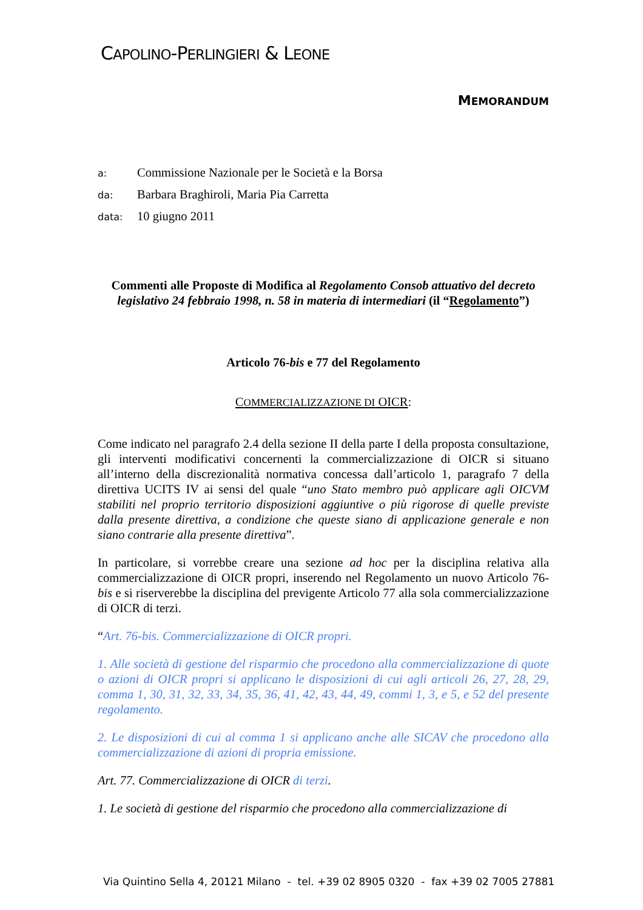CAPOLINO-PERLINGIERI & LEONE
MEMORANDUM
a: Commissione Nazionale per le Società e la Borsa
da: Barbara Braghiroli, Maria Pia Carretta
data: 10 giugno 2011
Commenti alle Proposte di Modifica al Regolamento Consob attuativo del decreto legislativo 24 febbraio 1998, n. 58 in materia di intermediari (il “Regolamento”)
Articolo 76-bis e 77 del Regolamento
COMMERCIALIZZAZIONE DI OICR:
Come indicato nel paragrafo 2.4 della sezione II della parte I della proposta consultazione, gli interventi modificativi concernenti la commercializzazione di OICR si situano all’interno della discrezionalità normativa concessa dall’articolo 1, paragrafo 7 della direttiva UCITS IV ai sensi del quale “uno Stato membro può applicare agli OICVM stabiliti nel proprio territorio disposizioni aggiuntive o più rigorose di quelle previste dalla presente direttiva, a condizione che queste siano di applicazione generale e non siano contrarie alla presente direttiva”.
In particolare, si vorrebbe creare una sezione ad hoc per la disciplina relativa alla commercializzazione di OICR propri, inserendo nel Regolamento un nuovo Articolo 76-bis e si riserverebbe la disciplina del previgente Articolo 77 alla sola commercializzazione di OICR di terzi.
“Art. 76-bis. Commercializzazione di OICR propri.
1. Alle società di gestione del risparmio che procedono alla commercializzazione di quote o azioni di OICR propri si applicano le disposizioni di cui agli articoli 26, 27, 28, 29, comma 1, 30, 31, 32, 33, 34, 35, 36, 41, 42, 43, 44, 49, commi 1, 3, e 5, e 52 del presente regolamento.
2. Le disposizioni di cui al comma 1 si applicano anche alle SICAV che procedono alla commercializzazione di azioni di propria emissione.
Art. 77. Commercializzazione di OICR di terzi.
1. Le società di gestione del risparmio che procedono alla commercializzazione di
Via Quintino Sella 4, 20121 Milano - tel. +39 02 8905 0320 - fax +39 02 7005 27881